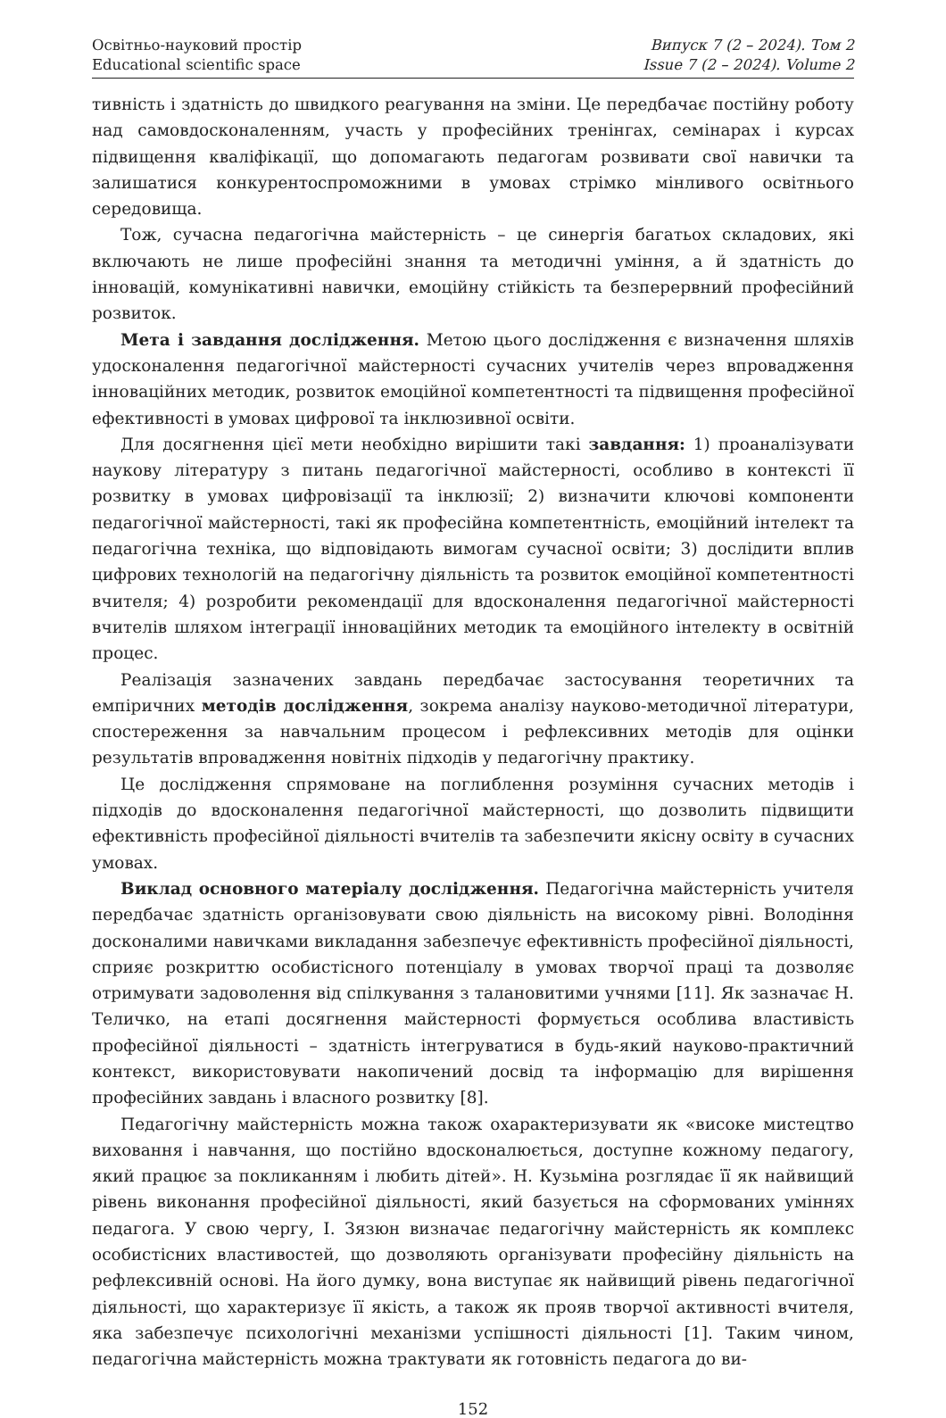Освітньо-науковий простір
Educational scientific space
Випуск 7 (2 – 2024). Том 2
Issue 7 (2 – 2024). Volume 2
тивність і здатність до швидкого реагування на зміни. Це передбачає постійну роботу над самовдосконаленням, участь у професійних тренінгах, семінарах і курсах підвищення кваліфікації, що допомагають педагогам розвивати свої навички та залишатися конкурентоспроможними в умовах стрімко мінливого освітнього середовища.
Тож, сучасна педагогічна майстерність – це синергія багатьох складових, які включають не лише професійні знання та методичні уміння, а й здатність до інновацій, комунікативні навички, емоційну стійкість та безперервний професійний розвиток.
Мета і завдання дослідження. Метою цього дослідження є визначення шляхів удосконалення педагогічної майстерності сучасних учителів через впровадження інноваційних методик, розвиток емоційної компетентності та підвищення професійної ефективності в умовах цифрової та інклюзивної освіти.
Для досягнення цієї мети необхідно вирішити такі завдання: 1) проаналізувати наукову літературу з питань педагогічної майстерності, особливо в контексті її розвитку в умовах цифровізації та інклюзії; 2) визначити ключові компоненти педагогічної майстерності, такі як професійна компетентність, емоційний інтелект та педагогічна техніка, що відповідають вимогам сучасної освіти; 3) дослідити вплив цифрових технологій на педагогічну діяльність та розвиток емоційної компетентності вчителя; 4) розробити рекомендації для вдосконалення педагогічної майстерності вчителів шляхом інтеграції інноваційних методик та емоційного інтелекту в освітній процес.
Реалізація зазначених завдань передбачає застосування теоретичних та емпіричних методів дослідження, зокрема аналізу науково-методичної літератури, спостереження за навчальним процесом і рефлексивних методів для оцінки результатів впровадження новітніх підходів у педагогічну практику.
Це дослідження спрямоване на поглиблення розуміння сучасних методів і підходів до вдосконалення педагогічної майстерності, що дозволить підвищити ефективність професійної діяльності вчителів та забезпечити якісну освіту в сучасних умовах.
Виклад основного матеріалу дослідження. Педагогічна майстерність учителя передбачає здатність організовувати свою діяльність на високому рівні. Володіння досконалими навичками викладання забезпечує ефективність професійної діяльності, сприяє розкриттю особистісного потенціалу в умовах творчої праці та дозволяє отримувати задоволення від спілкування з талановитими учнями [11]. Як зазначає Н. Теличко, на етапі досягнення майстерності формується особлива властивість професійної діяльності – здатність інтегруватися в будь-який науково-практичний контекст, використовувати накопичений досвід та інформацію для вирішення професійних завдань і власного розвитку [8].
Педагогічну майстерність можна також охарактеризувати як «високе мистецтво виховання і навчання, що постійно вдосконалюється, доступне кожному педагогу, який працює за покликанням і любить дітей». Н. Кузьміна розглядає її як найвищий рівень виконання професійної діяльності, який базується на сформованих уміннях педагога. У свою чергу, І. Зязюн визначає педагогічну майстерність як комплекс особистісних властивостей, що дозволяють організувати професійну діяльність на рефлексивній основі. На його думку, вона виступає як найвищий рівень педагогічної діяльності, що характеризує її якість, а також як прояв творчої активності вчителя, яка забезпечує психологічні механізми успішності діяльності [1]. Таким чином, педагогічна майстерність можна трактувати як готовність педагога до ви-
152